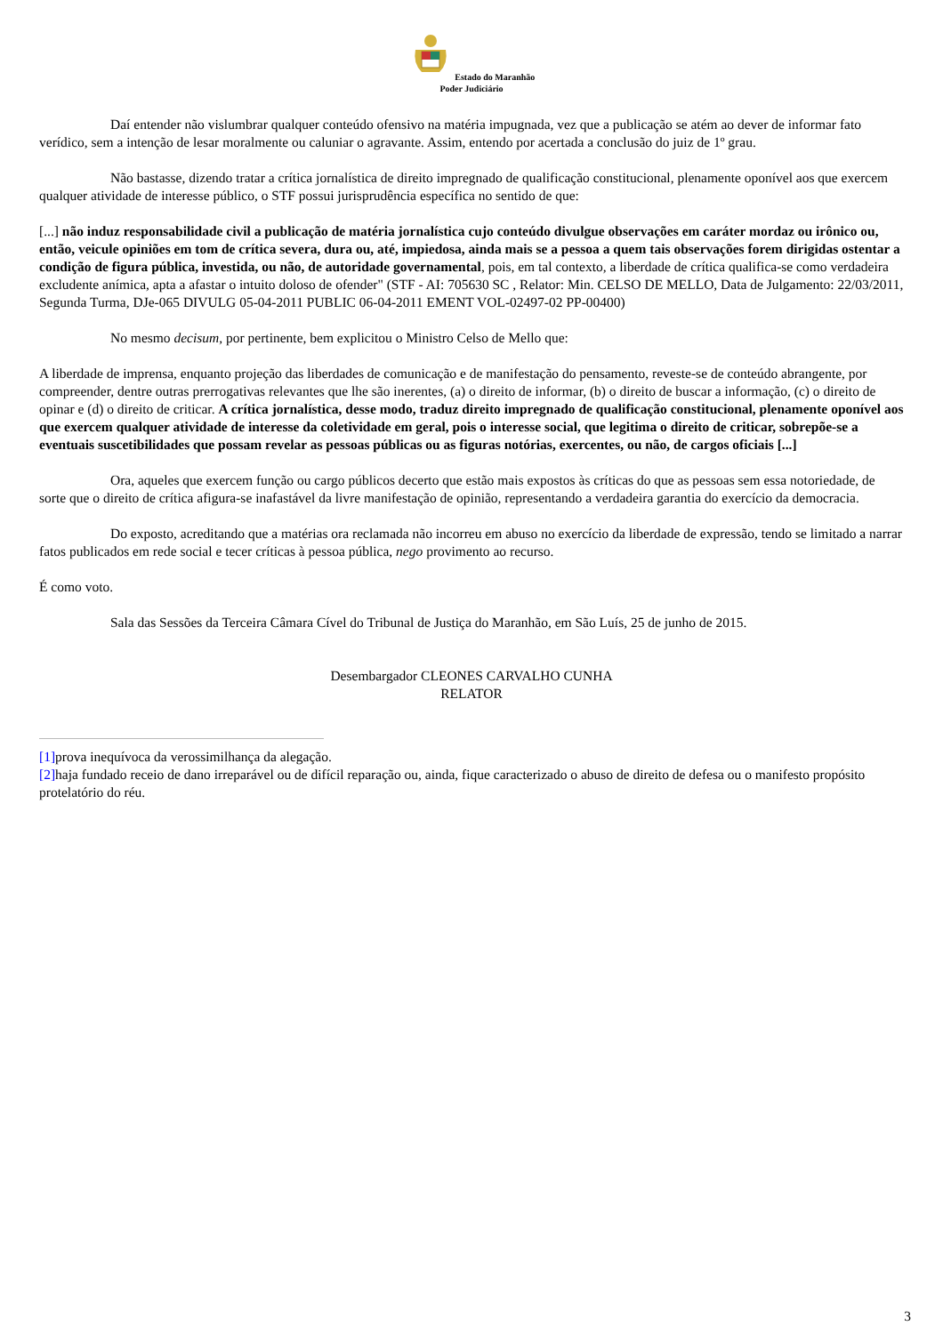Estado do Maranhão
Poder Judiciário
Daí entender não vislumbrar qualquer conteúdo ofensivo na matéria impugnada, vez que a publicação se atém ao dever de informar fato verídico, sem a intenção de lesar moralmente ou caluniar o agravante. Assim, entendo por acertada a conclusão do juiz de 1º grau.
Não bastasse, dizendo tratar a crítica jornalística de direito impregnado de qualificação constitucional, plenamente oponível aos que exercem qualquer atividade de interesse público, o STF possui jurisprudência específica no sentido de que:
[...] não induz responsabilidade civil a publicação de matéria jornalística cujo conteúdo divulgue observações em caráter mordaz ou irônico ou, então, veicule opiniões em tom de crítica severa, dura ou, até, impiedosa, ainda mais se a pessoa a quem tais observações forem dirigidas ostentar a condição de figura pública, investida, ou não, de autoridade governamental, pois, em tal contexto, a liberdade de crítica qualifica-se como verdadeira excludente anímica, apta a afastar o intuito doloso de ofender" (STF - AI: 705630 SC , Relator: Min. CELSO DE MELLO, Data de Julgamento: 22/03/2011, Segunda Turma, DJe-065 DIVULG 05-04-2011 PUBLIC 06-04-2011 EMENT VOL-02497-02 PP-00400)
No mesmo decisum, por pertinente, bem explicitou o Ministro Celso de Mello que:
A liberdade de imprensa, enquanto projeção das liberdades de comunicação e de manifestação do pensamento, reveste-se de conteúdo abrangente, por compreender, dentre outras prerrogativas relevantes que lhe são inerentes, (a) o direito de informar, (b) o direito de buscar a informação, (c) o direito de opinar e (d) o direito de criticar. A crítica jornalística, desse modo, traduz direito impregnado de qualificação constitucional, plenamente oponível aos que exercem qualquer atividade de interesse da coletividade em geral, pois o interesse social, que legitima o direito de criticar, sobrepõe-se a eventuais suscetibilidades que possam revelar as pessoas públicas ou as figuras notórias, exercentes, ou não, de cargos oficiais [...]
Ora, aqueles que exercem função ou cargo públicos decerto que estão mais expostos às críticas do que as pessoas sem essa notoriedade, de sorte que o direito de crítica afigura-se inafastável da livre manifestação de opinião, representando a verdadeira garantia do exercício da democracia.
Do exposto, acreditando que a matérias ora reclamada não incorreu em abuso no exercício da liberdade de expressão, tendo se limitado a narrar fatos publicados em rede social e tecer críticas à pessoa pública, nego provimento ao recurso.
É como voto.
Sala das Sessões da Terceira Câmara Cível do Tribunal de Justiça do Maranhão, em São Luís, 25 de junho de 2015.
Desembargador CLEONES CARVALHO CUNHA
RELATOR
[1] prova inequívoca da verossimilhança da alegação.
[2] haja fundado receio de dano irreparável ou de difícil reparação ou, ainda, fique caracterizado o abuso de direito de defesa ou o manifesto propósito protelatório do réu.
3